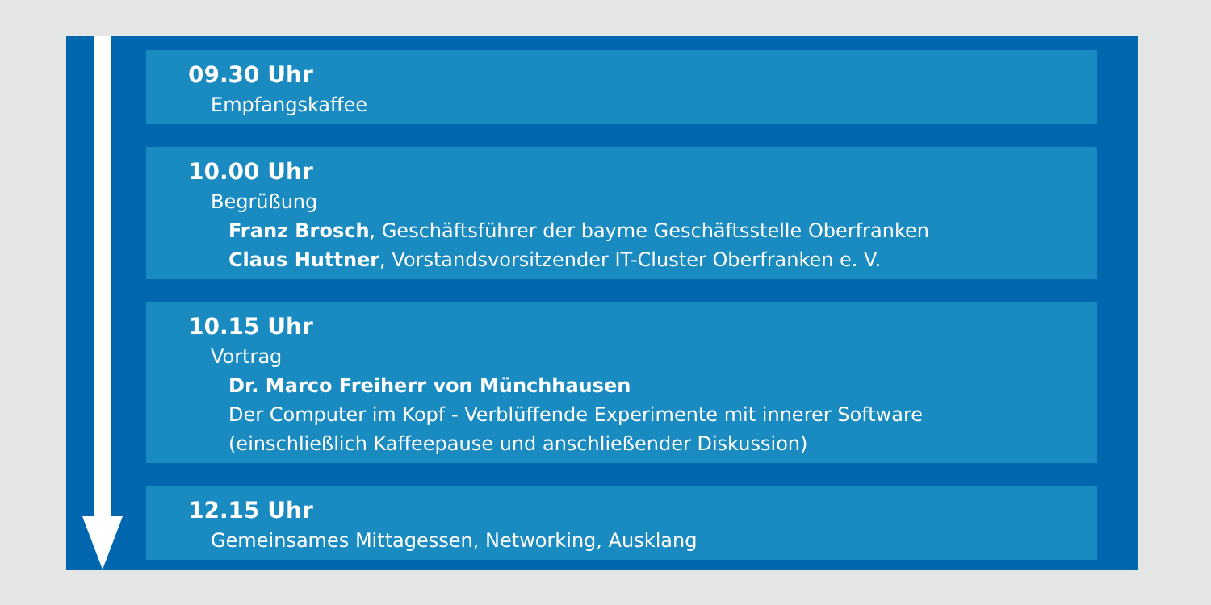09.30 Uhr
Empfangskaffee
10.00 Uhr
Begrüßung
Franz Brosch, Geschäftsführer der bayme Geschäftsstelle Oberfranken
Claus Huttner, Vorstandsvorsitzender IT-Cluster Oberfranken e. V.
10.15 Uhr
Vortrag
Dr. Marco Freiherr von Münchhausen
Der Computer im Kopf - Verblüffende Experimente mit innerer Software
(einschließlich Kaffeepause und anschließender Diskussion)
12.15 Uhr
Gemeinsames Mittagessen, Networking, Ausklang